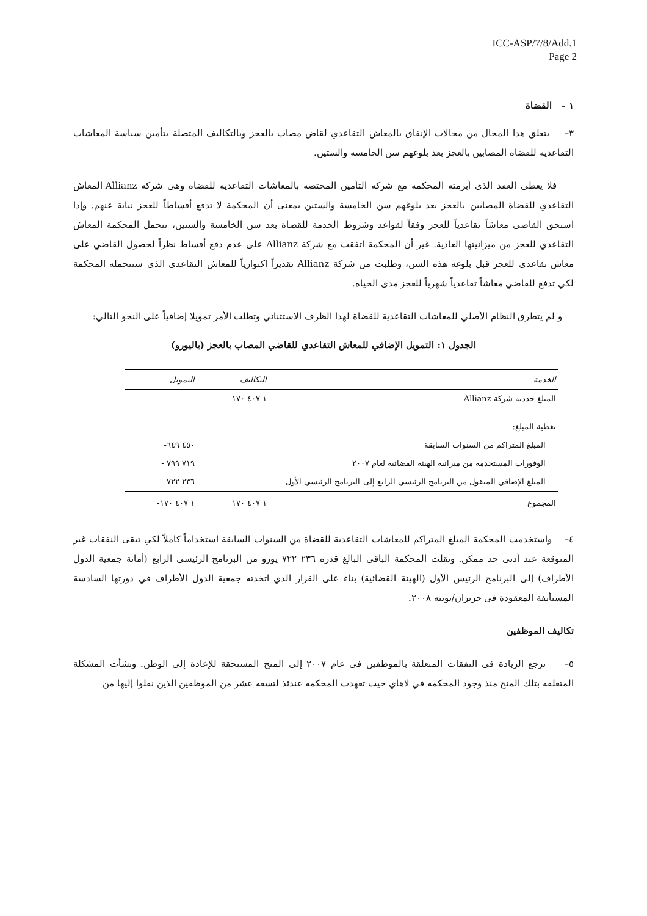ICC-ASP/7/8/Add.1
Page 2
١ – القضاة
٣– يتعلق هذا المجال من مجالات الإنفاق بالمعاش التقاعدي لقاض مصاب بالعجز وبالتكاليف المتصلة بتأمين سياسة المعاشات التقاعدية للقضاة المصابين بالعجز بعد بلوغهم سن الخامسة والستين.
فلا يغطي العقد الذي أبرمته المحكمة مع شركة التأمين المختصة بالمعاشات التقاعدية للقضاة وهي شركة Allianz المعاش التقاعدي للقضاة المصابين بالعجز بعد بلوغهم سن الخامسة والستين بمعنى أن المحكمة لا تدفع أقساطاً للعجز نيابة عنهم. وإذا استحق القاضي معاشاً تقاعدياً للعجز وفقاً لقواعد وشروط الخدمة للقضاة بعد سن الخامسة والستين، تتحمل المحكمة المعاش التقاعدي للعجز من ميزانيتها العادية. غير أن المحكمة اتفقت مع شركة Allianz على عدم دفع أقساط نظراً لحصول القاضي على معاش تقاعدي للعجز قبل بلوغه هذه السن، وطلبت من شركة Allianz تقديراً اكتوارياً للمعاش التقاعدي الذي ستتحمله المحكمة لكي تدفع للقاضي معاشاً تقاعدياً شهرياً للعجز مدى الحياة.
و لم يتطرق النظام الأصلي للمعاشات التقاعدية للقضاة لهذا الظرف الاستثنائي وتطلب الأمر تمويلا إضافياً على النحو التالي:
الجدول ١: التمويل الإضافي للمعاش التقاعدي للقاضي المصاب بالعجز (باليورو)
| الخدمة | التكاليف | التمويل |
| --- | --- | --- |
| المبلغ حددته شركة Allianz | ١ ٤٠٧ ١٧٠ | |
| تغطية المبلغ: | | |
| المبلغ المتراكم من السنوات السابقة | | ٤٥٠ ٦٤٩- |
| الوفورات المستخدمة من ميزانية الهيئة القضائية لعام ٢٠٠٧ | | ٧١٩ ٧٩٩ - |
| المبلغ الإضافي المنقول من البرنامج الرئيسي الرابع إلى البرنامج الرئيسي الأول | | ٢٣٦ ٧٢٢- |
| المجموع | ١ ٤٠٧ ١٧٠ | ١ ٤٠٧ ١٧٠- |
٤– واستخدمت المحكمة المبلغ المتراكم للمعاشات التقاعدية للقضاة من السنوات السابقة استخداماً كاملاً لكي تبقى النفقات غير المتوقعة عند أدنى حد ممكن. ونقلت المحكمة الباقي البالغ قدره ٢٣٦ ٧٢٢ يورو من البرنامج الرئيسي الرابع (أمانة جمعية الدول الأطراف) إلى البرنامج الرئيس الأول (الهيئة القضائية) بناء على القرار الذي اتخذته جمعية الدول الأطراف في دورتها السادسة المستأنفة المعقودة في حزيران/يونيه ٢٠٠٨.
تكاليف الموظفين
٥– ترجع الزيادة في النفقات المتعلقة بالموظفين في عام ٢٠٠٧ إلى المنح المستحقة للإعادة إلى الوطن. ونشأت المشكلة المتعلقة بتلك المنح منذ وجود المحكمة في لاهاي حيث تعهدت المحكمة عندئذ لتسعة عشر من الموظفين الذين نقلوا إليها من